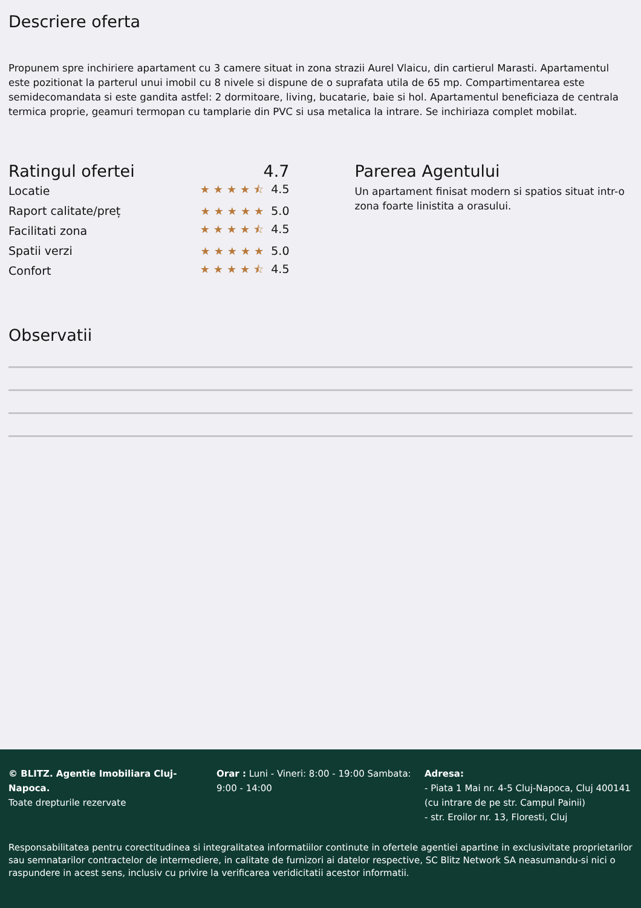Descriere oferta
Propunem spre inchiriere apartament cu 3 camere situat in zona strazii Aurel Vlaicu, din cartierul Marasti. Apartamentul este pozitionat la parterul unui imobil cu 8 nivele si dispune de o suprafata utila de 65 mp. Compartimentarea este semidecomandata si este gandita astfel: 2 dormitoare, living, bucatarie, baie si hol. Apartamentul beneficiaza de centrala termica proprie, geamuri termopan cu tamplarie din PVC si usa metalica la intrare. Se inchiriaza complet mobilat.
Ratingul ofertei 4.7
Locatie ★★★★⯪ 4.5
Raport calitate/preț ★★★★★ 5.0
Facilitati zona ★★★★⯪ 4.5
Spatii verzi ★★★★★ 5.0
Confort ★★★★⯪ 4.5
Parerea Agentului
Un apartament finisat modern si spatios situat intr-o zona foarte linistita a orasului.
Observatii
© BLITZ. Agentie Imobiliara Cluj-Napoca.
Toate drepturile rezervate
Orar : Luni - Vineri: 8:00 - 19:00 Sambata: 9:00 - 14:00
Adresa:
- Piata 1 Mai nr. 4-5 Cluj-Napoca, Cluj 400141 (cu intrare de pe str. Campul Painii)
- str. Eroilor nr. 13, Floresti, Cluj
Responsabilitatea pentru corectitudinea si integralitatea informatiilor continute in ofertele agentiei apartine in exclusivitate proprietarilor sau semnatarilor contractelor de intermediere, in calitate de furnizori ai datelor respective, SC Blitz Network SA neasumandu-si nici o raspundere in acest sens, inclusiv cu privire la verificarea veridicitatii acestor informatii.